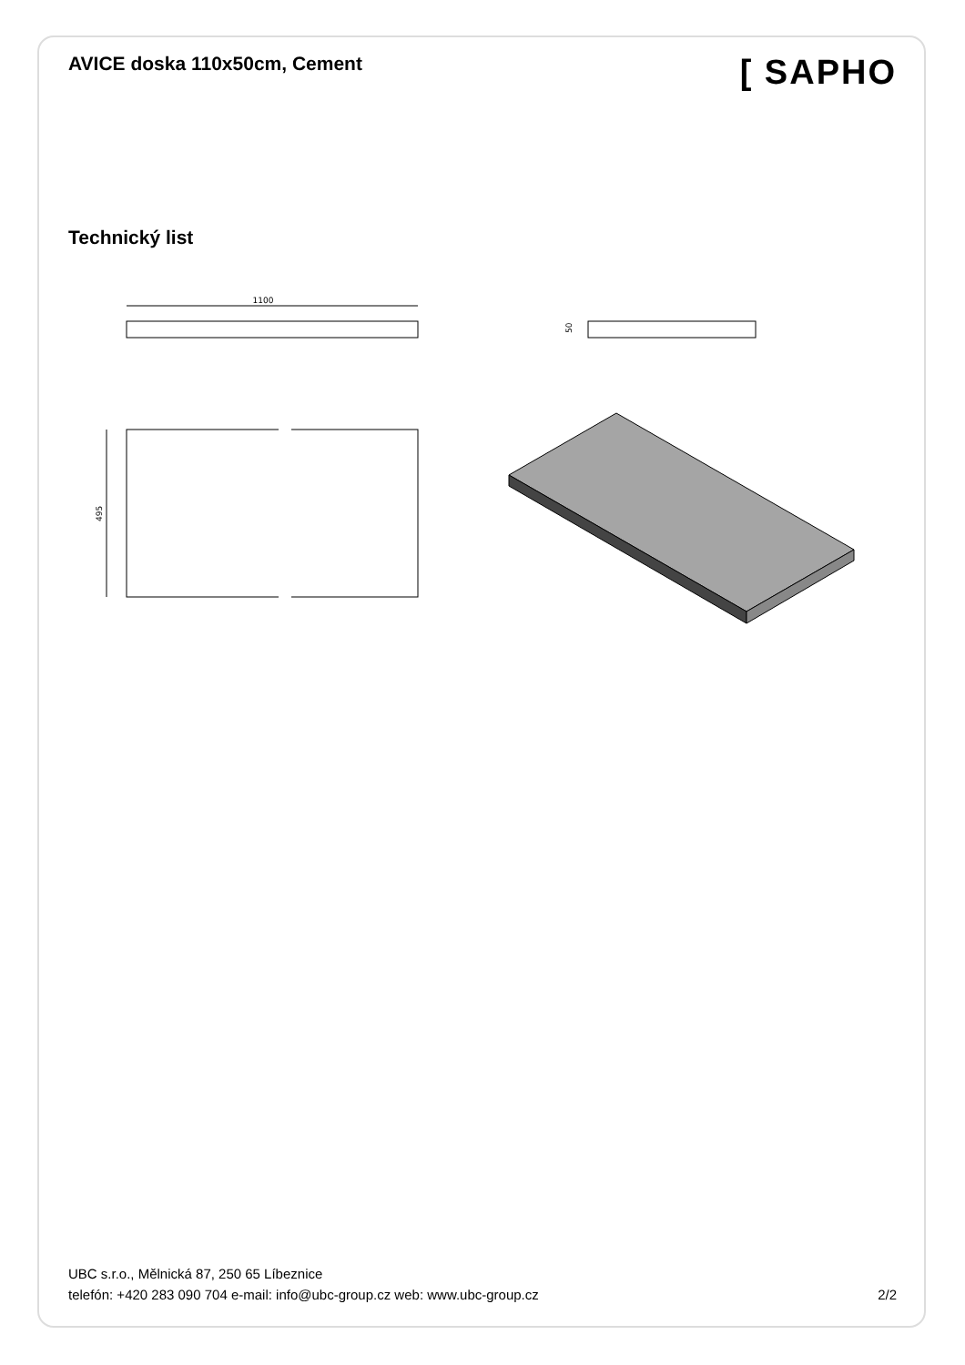AVICE doska 110x50cm, Cement
[ SAPHO
Technický list
1100
50
495
UBC s.r.o., Mělnická 87, 250 65 Líbeznice
telefón: +420 283 090 704 e-mail: info@ubc-group.cz web: www.ubc-group.cz
2/2